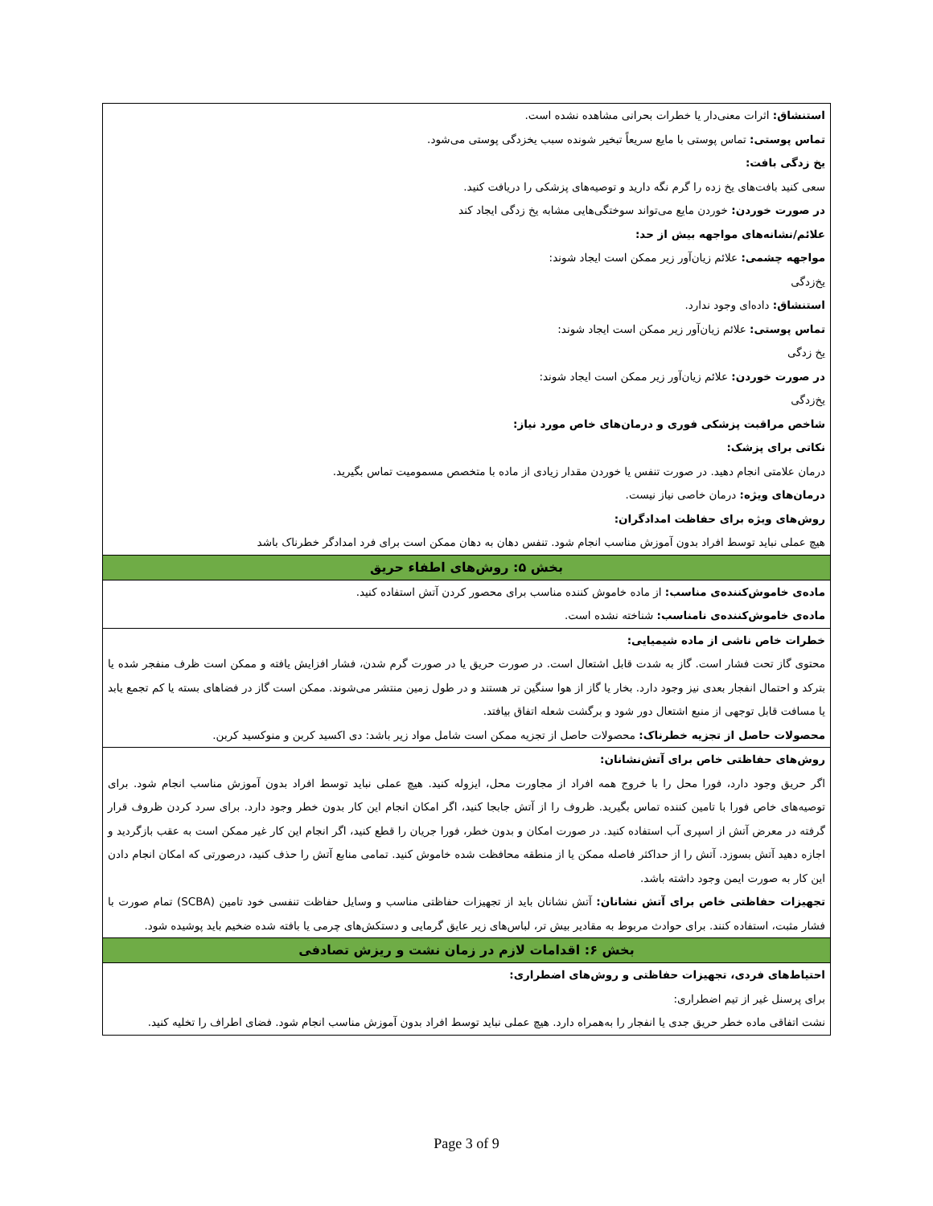استنشاق: اثرات معنی‌دار یا خطرات بحرانی مشاهده نشده است.
تماس پوستی: تماس پوستی با مایع سریعاً تبخیر شونده سبب یخزدگی پوستی می‌شود.
یخ زدگی بافت:
سعی کنید بافت‌های یخ زده را گرم نگه دارید و توصیه‌های پزشکی را دریافت کنید.
در صورت خوردن: خوردن مایع می‌تواند سوختگی‌هایی مشابه یخ زدگی ایجاد کند
علائم/نشانه‌های مواجهه بیش از حد:
مواجهه چشمی: علائم زیان‌آور زیر ممکن است ایجاد شوند:
یخ‌زدگی
استنشاق: داده‌ای وجود ندارد.
تماس پوستی: علائم زیان‌آور زیر ممکن است ایجاد شوند:
یخ زدگی
در صورت خوردن: علائم زیان‌آور زیر ممکن است ایجاد شوند:
یخ‌زدگی
شاخص مراقبت پزشکی فوری و درمان‌های خاص مورد نیاز:
نکاتی برای پزشک:
درمان علامتی انجام دهید. در صورت تنفس یا خوردن مقدار زیادی از ماده با متخصص مسمومیت تماس بگیرید.
درمان‌های ویژه: درمان خاصی نیاز نیست.
روش‌های ویژه برای حفاظت امدادگران:
هیچ عملی نباید توسط افراد بدون آموزش مناسب انجام شود. تنفس دهان به دهان ممکن است برای فرد امدادگر خطرناک باشد
بخش ۵: روش‌های اطفاء حریق
ماده‌ی خاموش‌کننده‌ی مناسب: از ماده خاموش کننده مناسب برای محصور کردن آتش استفاده کنید.
ماده‌ی خاموش‌کننده‌ی نامناسب: شناخته نشده است.
خطرات خاص ناشی از ماده شیمیایی:
محتوی گاز تحت فشار است. گاز به شدت قابل اشتعال است. در صورت حریق یا در صورت گرم شدن، فشار افزایش یافته و ممکن است ظرف منفجر شده یا بترکد و احتمال انفجار بعدی نیز وجود دارد. بخار یا گاز از هوا سنگین تر هستند و در طول زمین منتشر می‌شوند. ممکن است گاز در فضاهای بسته یا کم تجمع یابد یا مسافت قابل توجهی از منبع اشتعال دور شود و برگشت شعله اتفاق بیافتد.
محصولات حاصل از تجزیه خطرناک: محصولات حاصل از تجزیه ممکن است شامل مواد زیر باشد: دی اکسید کربن و منوکسید کربن.
روش‌های حفاظتی خاص برای آتش‌نشانان:
اگر حریق وجود دارد، فورا محل را با خروج همه افراد از مجاورت محل، ایزوله کنید. هیچ عملی نباید توسط افراد بدون آموزش مناسب انجام شود. برای توصیه‌های خاص فورا با تامین کننده تماس بگیرید. ظروف را از آتش جابجا کنید، اگر امکان انجام این کار بدون خطر وجود دارد. برای سرد کردن ظروف قرار گرفته در معرض آتش از اسپری آب استفاده کنید. در صورت امکان و بدون خطر، فورا جریان را قطع کنید، اگر انجام این کار غیر ممکن است به عقب بازگردید و اجازه دهید آتش بسوزد. آتش را از حداکثر فاصله ممکن یا از منطقه محافظت شده خاموش کنید. تمامی منابع آتش را حذف کنید، درصورتی که امکان انجام دادن این کار به صورت ایمن وجود داشته باشد.
تجهیزات حفاظتی خاص برای آتش نشانان: آتش نشانان باید از تجهیزات حفاظتی مناسب و وسایل حفاظت تنفسی خود تامین (SCBA) تمام صورت با فشار مثبت، استفاده کنند. برای حوادث مربوط به مقادیر بیش تر، لباس‌های زیر عایق گرمایی و دستکش‌های چرمی یا بافته شده ضخیم باید پوشیده شود.
بخش ۶: اقدامات لازم در زمان نشت و ریزش تصادفی
احتیاط‌های فردی، تجهیزات حفاظتی و روش‌های اضطراری:
برای پرسنل غیر از تیم اضطراری:
نشت اتفاقی ماده خطر حریق جدی یا انفجار را به‌همراه دارد. هیچ عملی نباید توسط افراد بدون آموزش مناسب انجام شود. فضای اطراف را تخلیه کنید.
Page 3 of 9